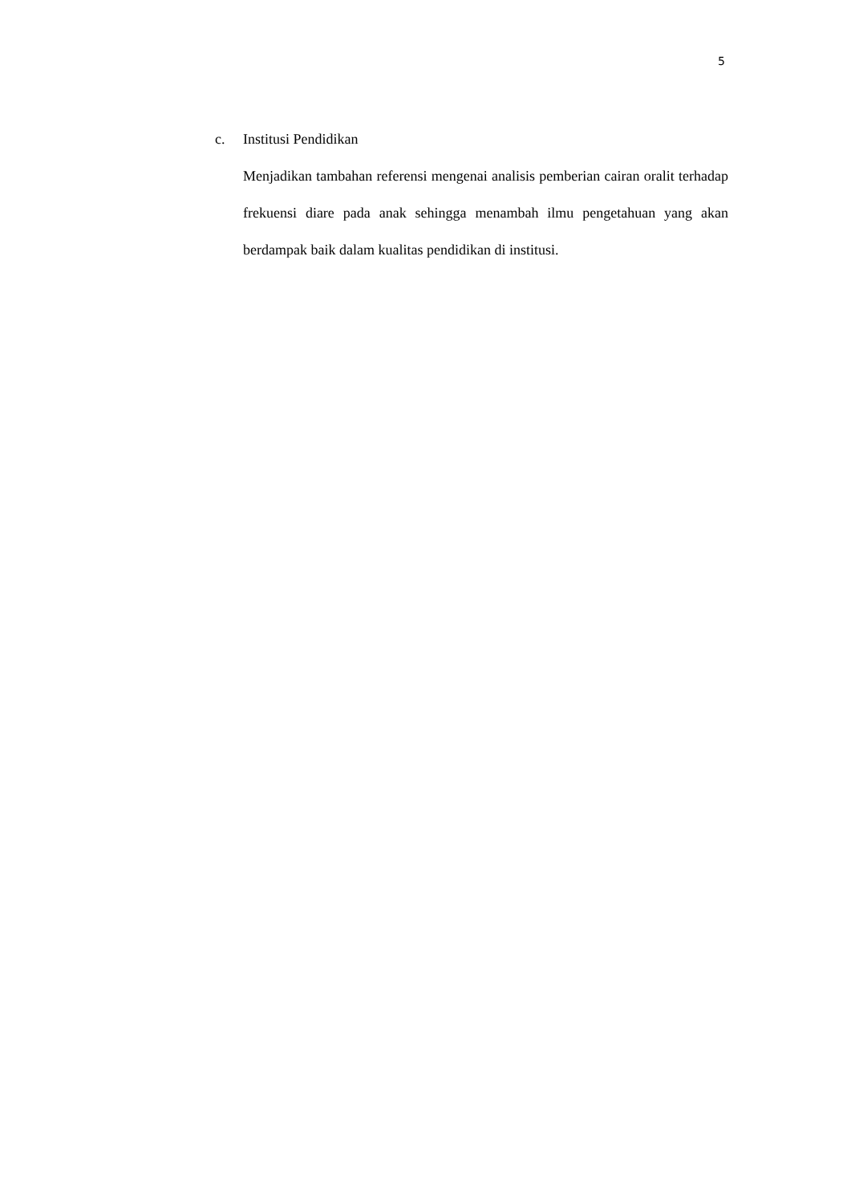5
c. Institusi Pendidikan
Menjadikan tambahan referensi mengenai analisis pemberian cairan oralit terhadap frekuensi diare pada anak sehingga menambah ilmu pengetahuan yang akan berdampak baik dalam kualitas pendidikan di institusi.